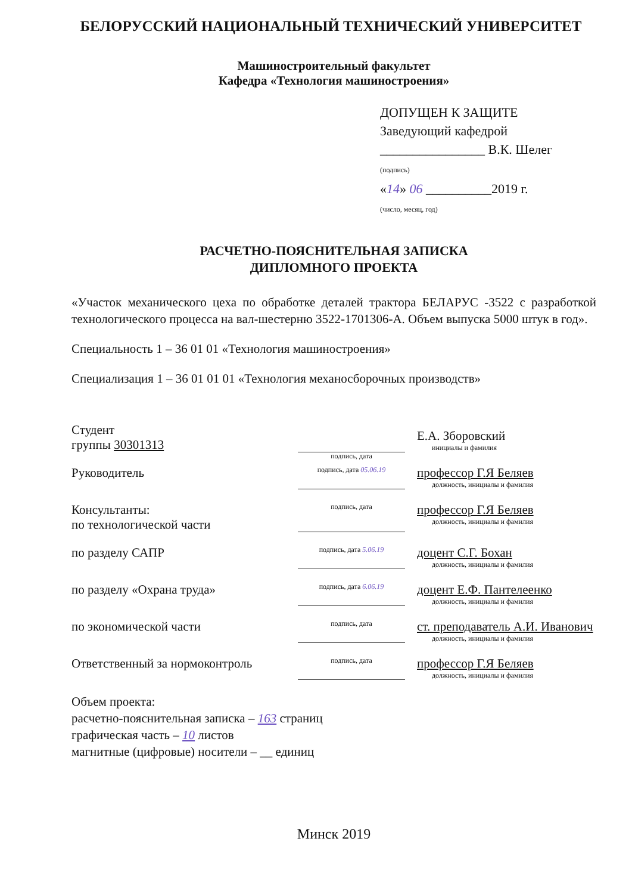БЕЛОРУССКИЙ НАЦИОНАЛЬНЫЙ ТЕХНИЧЕСКИЙ УНИВЕРСИТЕТ
Машиностроительный факультет
Кафедра «Технология машиностроения»
ДОПУЩЕН К ЗАЩИТЕ
Заведующий кафедрой
________________ В.К. Шелег
(подпись)
«14» 06 __________2019 г.
(число, месяц, год)
РАСЧЕТНО-ПОЯСНИТЕЛЬНАЯ ЗАПИСКА
ДИПЛОМНОГО ПРОЕКТА
«Участок механического цеха по обработке деталей трактора БЕЛАРУС -3522 с разработкой технологического процесса на вал-шестерню 3522-1701306-А. Объем выпуска 5000 штук в год».
Специальность 1 – 36 01 01 «Технология машиностроения»
Специализация 1 – 36 01 01 01 «Технология механосборочных производств»
Студент
группы 30301313
подпись, дата
Е.А. Зборовский
инициалы и фамилия
Руководитель
подпись, дата 05.06.19
профессор Г.Я Беляев
должность, инициалы и фамилия
Консультанты:
по технологической части
подпись, дата
профессор Г.Я Беляев
должность, инициалы и фамилия
по разделу САПР
подпись, дата 5.06.19
доцент С.Г. Бохан
должность, инициалы и фамилия
по разделу «Охрана труда»
подпись, дата 6.06.19
доцент Е.Ф. Пантелеенко
должность, инициалы и фамилия
по экономической части
подпись, дата
ст. преподаватель А.И. Иванович
должность, инициалы и фамилия
Ответственный за нормоконтроль
подпись, дата
профессор Г.Я Беляев
должность, инициалы и фамилия
Объем проекта:
расчетно-пояснительная записка – 163 страниц
графическая часть – 10 листов
магнитные (цифровые) носители – __ единиц
Минск 2019